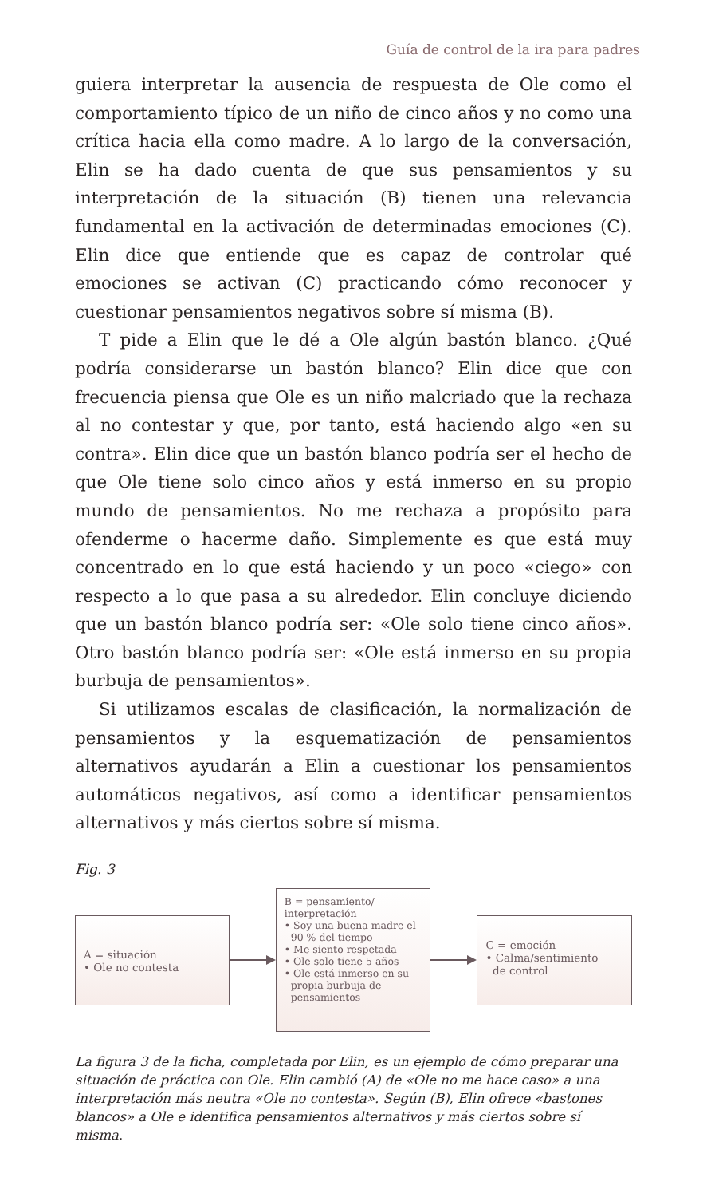Guía de control de la ira para padres
guiera interpretar la ausencia de respuesta de Ole como el comportamiento típico de un niño de cinco años y no como una crítica hacia ella como madre. A lo largo de la conversación, Elin se ha dado cuenta de que sus pensamientos y su interpretación de la situación (B) tienen una relevancia fundamental en la activación de determinadas emociones (C). Elin dice que entiende que es capaz de controlar qué emociones se activan (C) practicando cómo reconocer y cuestionar pensamientos negativos sobre sí misma (B).
T pide a Elin que le dé a Ole algún bastón blanco. ¿Qué podría considerarse un bastón blanco? Elin dice que con frecuencia piensa que Ole es un niño malcriado que la rechaza al no contestar y que, por tanto, está haciendo algo «en su contra». Elin dice que un bastón blanco podría ser el hecho de que Ole tiene solo cinco años y está inmerso en su propio mundo de pensamientos. No me rechaza a propósito para ofenderme o hacerme daño. Simplemente es que está muy concentrado en lo que está haciendo y un poco «ciego» con respecto a lo que pasa a su alrededor. Elin concluye diciendo que un bastón blanco podría ser: «Ole solo tiene cinco años». Otro bastón blanco podría ser: «Ole está inmerso en su propia burbuja de pensamientos».
Si utilizamos escalas de clasificación, la normalización de pensamientos y la esquematización de pensamientos alternativos ayudarán a Elin a cuestionar los pensamientos automáticos negativos, así como a identificar pensamientos alternativos y más ciertos sobre sí misma.
Fig. 3
A = situación
• Ole no contesta
B = pensamiento/
interpretación
• Soy una buena madre el
90 % del tiempo
• Me siento respetada
• Ole solo tiene 5 años
• Ole está inmerso en su
propia burbuja de
pensamientos
C = emoción
• Calma/sentimiento
de control
La figura 3 de la ficha, completada por Elin, es un ejemplo de cómo preparar una situación de práctica con Ole. Elin cambió (A) de «Ole no me hace caso» a una interpretación más neutra «Ole no contesta». Según (B), Elin ofrece «bastones blancos» a Ole e identifica pensamientos alternativos y más ciertos sobre sí misma.